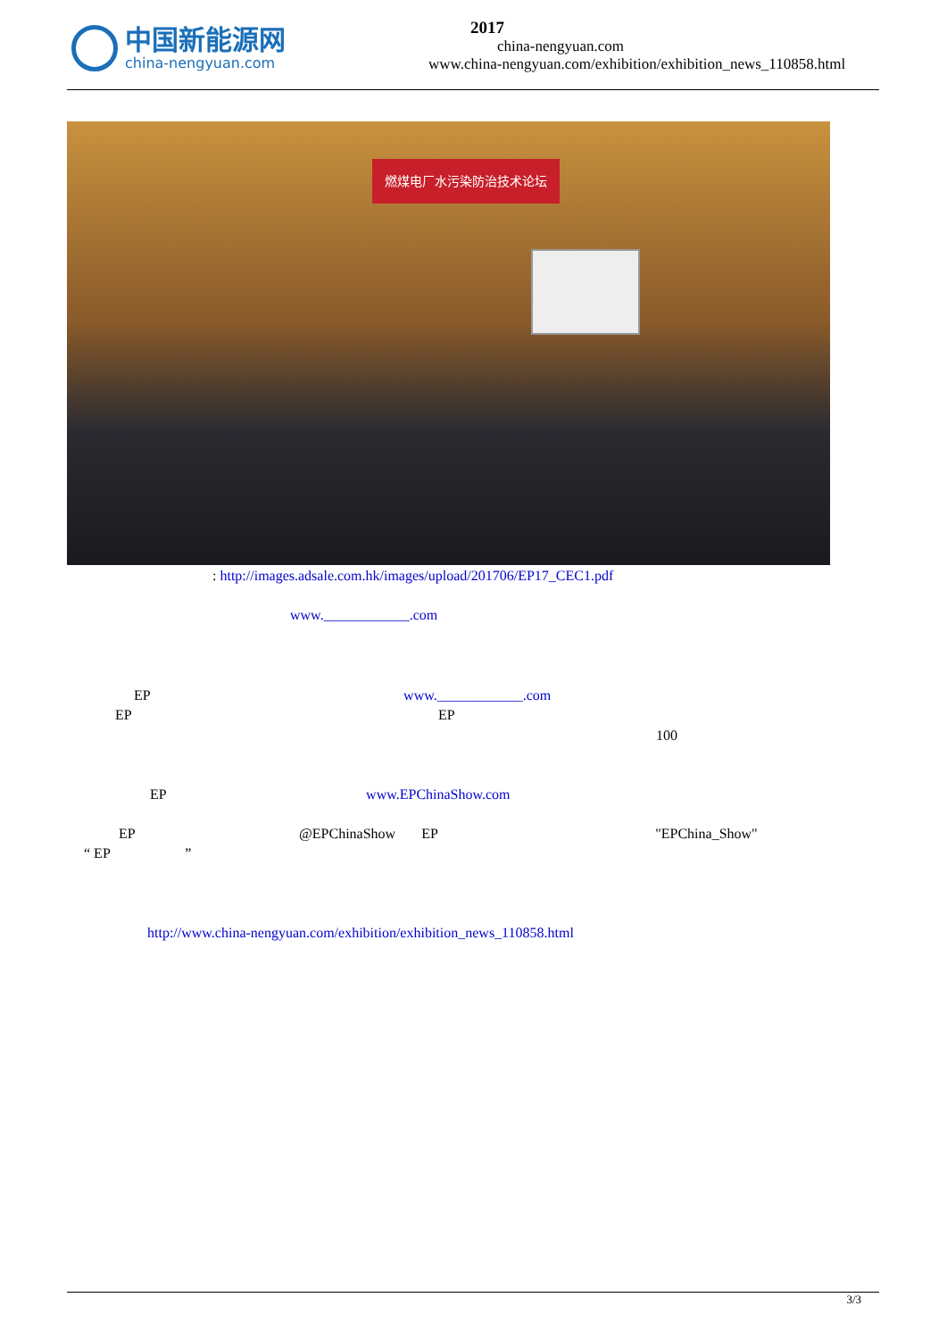中国新能源网
china-nengyuan.com
2017
china-nengyuan.com
www.china-nengyuan.com/exhibition/exhibition_news_110858.html
燃煤电厂水污染防治技术论坛
: http://images.adsale.com.hk/images/upload/201706/EP17_CEC1.pdf
www.____________.com
EP www.____________.com
EP EP
100
EP www.EPChinaShow.com
EP @EPChinaShow EP "EPChina_Show"
“ EP ”
http://www.china-nengyuan.com/exhibition/exhibition_news_110858.html
3/3